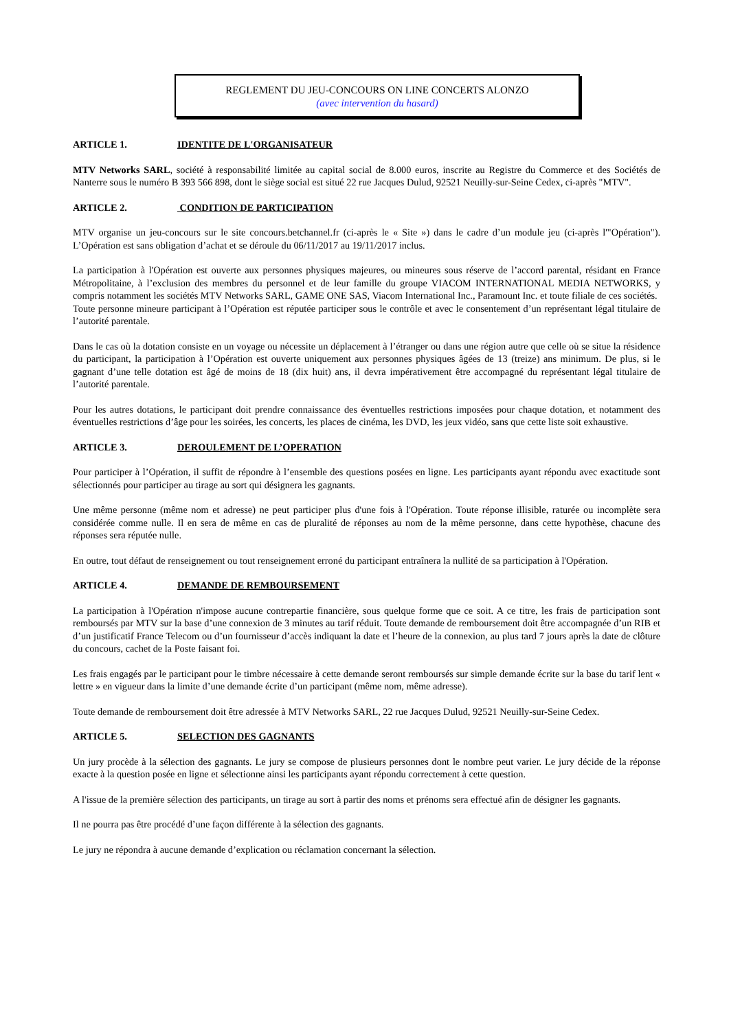REGLEMENT DU JEU-CONCOURS ON LINE CONCERTS ALONZO
(avec intervention du hasard)
ARTICLE 1. IDENTITE DE L'ORGANISATEUR
MTV Networks SARL, société à responsabilité limitée au capital social de 8.000 euros, inscrite au Registre du Commerce et des Sociétés de Nanterre sous le numéro B 393 566 898, dont le siège social est situé 22 rue Jacques Dulud, 92521 Neuilly-sur-Seine Cedex, ci-après "MTV".
ARTICLE 2. CONDITION DE PARTICIPATION
MTV organise un jeu-concours sur le site concours.betchannel.fr (ci-après le « Site ») dans le cadre d’un module jeu (ci-après l'"Opération"). L’Opération est sans obligation d’achat et se déroule du 06/11/2017 au 19/11/2017 inclus.
La participation à l'Opération est ouverte aux personnes physiques majeures, ou mineures sous réserve de l’accord parental, résidant en France Métropolitaine, à l’exclusion des membres du personnel et de leur famille du groupe VIACOM INTERNATIONAL MEDIA NETWORKS, y compris notamment les sociétés MTV Networks SARL, GAME ONE SAS, Viacom International Inc., Paramount Inc. et toute filiale de ces sociétés.
Toute personne mineure participant à l’Opération est réputée participer sous le contrôle et avec le consentement d’un représentant légal titulaire de l’autorité parentale.
Dans le cas où la dotation consiste en un voyage ou nécessite un déplacement à l’étranger ou dans une région autre que celle où se situe la résidence du participant, la participation à l’Opération est ouverte uniquement aux personnes physiques âgées de 13 (treize) ans minimum. De plus, si le gagnant d’une telle dotation est âgé de moins de 18 (dix huit) ans, il devra impérativement être accompagné du représentant légal titulaire de l’autorité parentale.
Pour les autres dotations, le participant doit prendre connaissance des éventuelles restrictions imposées pour chaque dotation, et notamment des éventuelles restrictions d’âge pour les soirées, les concerts, les places de cinéma, les DVD, les jeux vidéo, sans que cette liste soit exhaustive.
ARTICLE 3. DEROULEMENT DE L’OPERATION
Pour participer à l’Opération, il suffit de répondre à l’ensemble des questions posées en ligne. Les participants ayant répondu avec exactitude sont sélectionnés pour participer au tirage au sort qui désignera les gagnants.
Une même personne (même nom et adresse) ne peut participer plus d'une fois à l'Opération. Toute réponse illisible, raturée ou incomplète sera considérée comme nulle. Il en sera de même en cas de pluralité de réponses au nom de la même personne, dans cette hypothèse, chacune des réponses sera réputée nulle.
En outre, tout défaut de renseignement ou tout renseignement erroné du participant entraînera la nullité de sa participation à l'Opération.
ARTICLE 4. DEMANDE DE REMBOURSEMENT
La participation à l'Opération n'impose aucune contrepartie financière, sous quelque forme que ce soit. A ce titre, les frais de participation sont remboursés par MTV sur la base d’une connexion de 3 minutes au tarif réduit. Toute demande de remboursement doit être accompagnée d’un RIB et d’un justificatif France Telecom ou d’un fournisseur d’accès indiquant la date et l’heure de la connexion, au plus tard 7 jours après la date de clôture du concours, cachet de la Poste faisant foi.
Les frais engagés par le participant pour le timbre nécessaire à cette demande seront remboursés sur simple demande écrite sur la base du tarif lent « lettre » en vigueur dans la limite d’une demande écrite d’un participant (même nom, même adresse).
Toute demande de remboursement doit être adressée à MTV Networks SARL, 22 rue Jacques Dulud, 92521 Neuilly-sur-Seine Cedex.
ARTICLE 5. SELECTION DES GAGNANTS
Un jury procède à la sélection des gagnants. Le jury se compose de plusieurs personnes dont le nombre peut varier. Le jury décide de la réponse exacte à la question posée en ligne et sélectionne ainsi les participants ayant répondu correctement à cette question.
A l'issue de la première sélection des participants, un tirage au sort à partir des noms et prénoms sera effectué afin de désigner les gagnants.
Il ne pourra pas être procédé d’une façon différente à la sélection des gagnants.
Le jury ne répondra à aucune demande d’explication ou réclamation concernant la sélection.